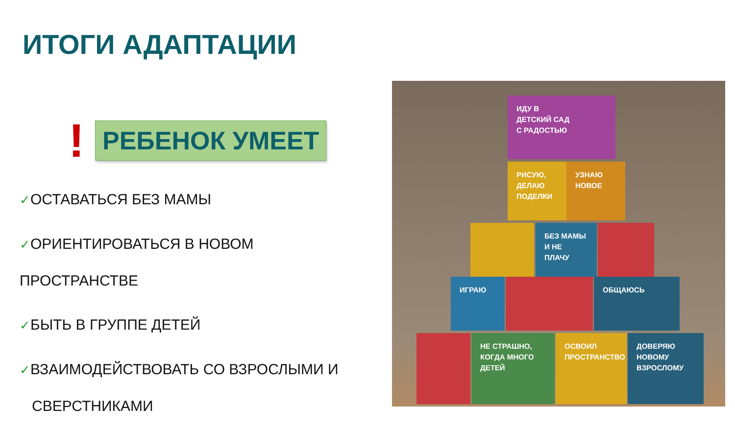ИТОГИ АДАПТАЦИИ
! РЕБЕНОК УМЕЕТ
✓ОСТАВАТЬСЯ БЕЗ МАМЫ
✓ОРИЕНТИРОВАТЬСЯ В НОВОМ ПРОСТРАНСТВЕ
✓БЫТЬ В ГРУППЕ ДЕТЕЙ
✓ВЗАИМОДЕЙСТВОВАТЬ СО ВЗРОСЛЫМИ И
СВЕРСТНИКАМИ
ИДУ В
ДЕТСКИЙ САД
С РАДОСТЬЮ
РИСУЮ,
ДЕЛАЮ
ПОДЕЛКИ
УЗНАЮ
НОВОЕ
БЕЗ МАМЫ
И НЕ ПЛАЧУ
ИГРАЮ ОБЩАЮСЬ
НЕ СТРАШНО,
КОГДА МНОГО
ДЕТЕЙ
ОСВОИЛ
ПРОСТРАНСТВО
ДОВЕРЯЮ
НОВОМУ
ВЗРОСЛОМУ